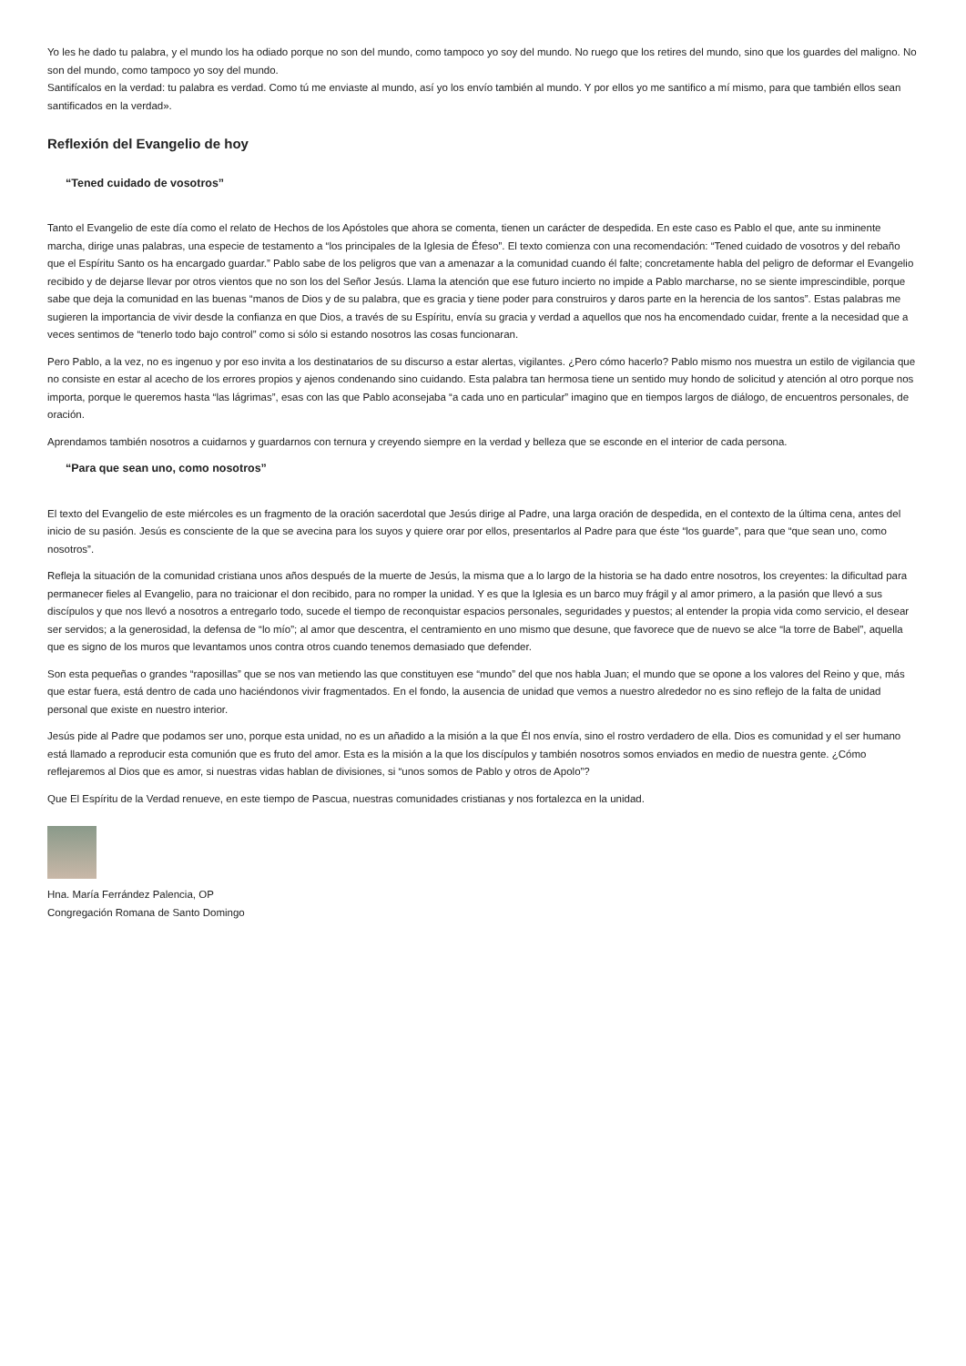Yo les he dado tu palabra, y el mundo los ha odiado porque no son del mundo, como tampoco yo soy del mundo. No ruego que los retires del mundo, sino que los guardes del maligno. No son del mundo, como tampoco yo soy del mundo.
Santifícalos en la verdad: tu palabra es verdad. Como tú me enviaste al mundo, así yo los envío también al mundo. Y por ellos yo me santifico a mí mismo, para que también ellos sean santificados en la verdad».
Reflexión del Evangelio de hoy
“Tened cuidado de vosotros”
Tanto el Evangelio de este día como el relato de Hechos de los Apóstoles que ahora se comenta, tienen un carácter de despedida. En este caso es Pablo el que, ante su inminente marcha, dirige unas palabras, una especie de testamento a “los principales de la Iglesia de Éfeso”. El texto comienza con una recomendación: “Tened cuidado de vosotros y del rebaño que el Espíritu Santo os ha encargado guardar.” Pablo sabe de los peligros que van a amenazar a la comunidad cuando él falte; concretamente habla del peligro de deformar el Evangelio recibido y de dejarse llevar por otros vientos que no son los del Señor Jesús. Llama la atención que ese futuro incierto no impide a Pablo marcharse, no se siente imprescindible, porque sabe que deja la comunidad en las buenas “manos de Dios y de su palabra, que es gracia y tiene poder para construiros y daros parte en la herencia de los santos”. Estas palabras me sugieren la importancia de vivir desde la confianza en que Dios, a través de su Espíritu, envía su gracia y verdad a aquellos que nos ha encomendado cuidar, frente a la necesidad que a veces sentimos de “tenerlo todo bajo control” como si sólo si estando nosotros las cosas funcionaran.
Pero Pablo, a la vez, no es ingenuo y por eso invita a los destinatarios de su discurso a estar alertas, vigilantes. ¿Pero cómo hacerlo? Pablo mismo nos muestra un estilo de vigilancia que no consiste en estar al acecho de los errores propios y ajenos condenando sino cuidando. Esta palabra tan hermosa tiene un sentido muy hondo de solicitud y atención al otro porque nos importa, porque le queremos hasta “las lágrimas”, esas con las que Pablo aconsejaba “a cada uno en particular” imagino que en tiempos largos de diálogo, de encuentros personales, de oración.
Aprendamos también nosotros a cuidarnos y guardarnos con ternura y creyendo siempre en la verdad y belleza que se esconde en el interior de cada persona.
“Para que sean uno, como nosotros”
El texto del Evangelio de este miércoles es un fragmento de la oración sacerdotal que Jesús dirige al Padre, una larga oración de despedida, en el contexto de la última cena, antes del inicio de su pasión. Jesús es consciente de la que se avecina para los suyos y quiere orar por ellos, presentarlos al Padre para que éste “los guarde”, para que “que sean uno, como nosotros”.
Refleja la situación de la comunidad cristiana unos años después de la muerte de Jesús, la misma que a lo largo de la historia se ha dado entre nosotros, los creyentes: la dificultad para permanecer fieles al Evangelio, para no traicionar el don recibido, para no romper la unidad. Y es que la Iglesia es un barco muy frágil y al amor primero, a la pasión que llevó a sus discípulos y que nos llevó a nosotros a entregarlo todo, sucede el tiempo de reconquistar espacios personales, seguridades y puestos; al entender la propia vida como servicio, el desear ser servidos; a la generosidad, la defensa de “lo mío”; al amor que descentra, el centramiento en uno mismo que desune, que favorece que de nuevo se alce “la torre de Babel”, aquella que es signo de los muros que levantamos unos contra otros cuando tenemos demasiado que defender.
Son esta pequeñas o grandes “raposillas” que se nos van metiendo las que constituyen ese “mundo” del que nos habla Juan; el mundo que se opone a los valores del Reino y que, más que estar fuera, está dentro de cada uno haciéndonos vivir fragmentados. En el fondo, la ausencia de unidad que vemos a nuestro alrededor no es sino reflejo de la falta de unidad personal que existe en nuestro interior.
Jesús pide al Padre que podamos ser uno, porque esta unidad, no es un añadido a la misión a la que Él nos envía, sino el rostro verdadero de ella. Dios es comunidad y el ser humano está llamado a reproducir esta comunión que es fruto del amor. Esta es la misión a la que los discípulos y también nosotros somos enviados en medio de nuestra gente. ¿Cómo reflejaremos al Dios que es amor, si nuestras vidas hablan de divisiones, si “unos somos de Pablo y otros de Apolo”?
Que El Espíritu de la Verdad renueve, en este tiempo de Pascua, nuestras comunidades cristianas y nos fortalezca en la unidad.
Hna. María Ferrández Palencia, OP
Congregación Romana de Santo Domingo